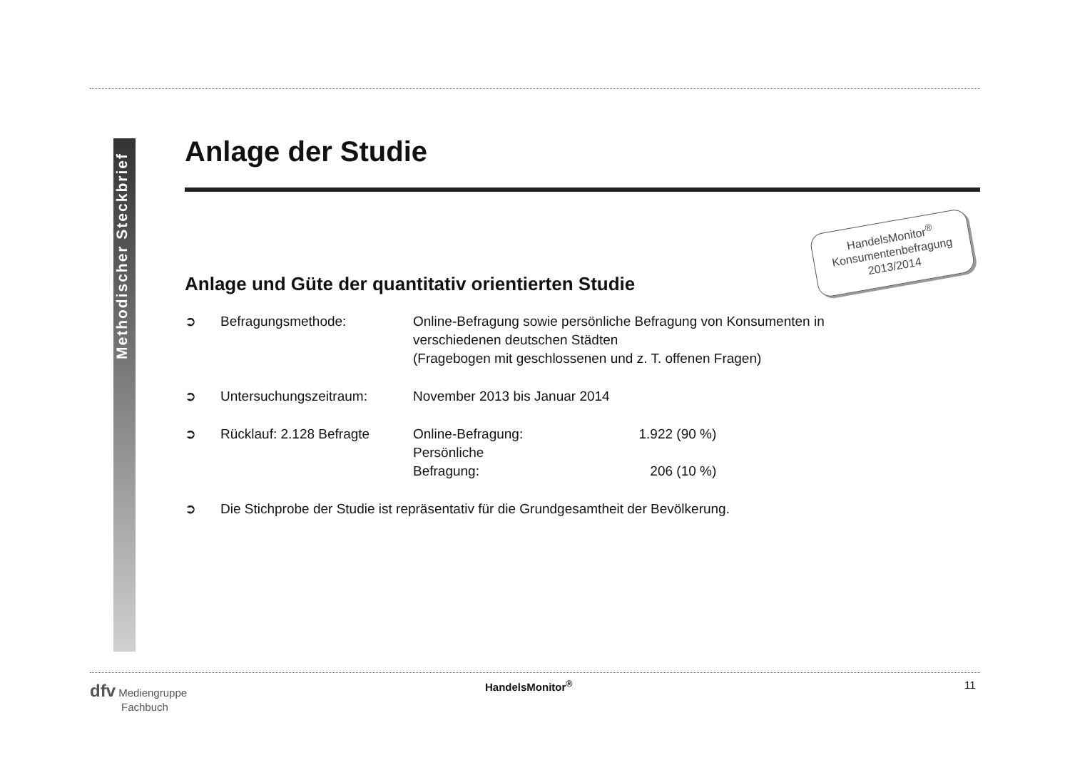Methodischer Steckbrief
HandelsMonitor<sup>®</sup>
Konsumentenbefragung
2013/2014
Anlage der Studie
Anlage und Güte der quantitativ orientierten Studie
➲ Befragungsmethode: Online-Befragung sowie persönliche Befragung von Konsumenten in
verschiedenen deutschen Städten
(Fragebogen mit geschlossenen und z. T. offenen Fragen)
➲ Untersuchungszeitraum: November 2013 bis Januar 2014
➲ Rücklauf: 2.128 Befragte
Online-Befragung: 1.922 (90 %)
Persönliche Befragung: 206 (10 %)
➲ Die Stichprobe der Studie ist repräsentativ für die Grundgesamtheit der Bevölkerung.
dfv Mediengruppe
Fachbuch
HandelsMonitor<sup>®</sup> 11